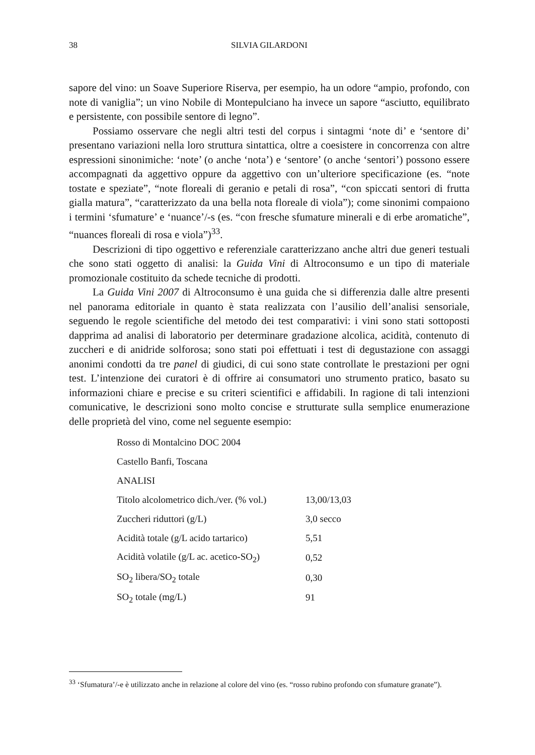38 SILVIA GILARDONI
sapore del vino: un Soave Superiore Riserva, per esempio, ha un odore “ampio, profondo, con note di vaniglia”; un vino Nobile di Montepulciano ha invece un sapore “asciutto, equilibrato e persistente, con possibile sentore di legno”.
Possiamo osservare che negli altri testi del corpus i sintagmi ‘note di’ e ‘sentore di’ presentano variazioni nella loro struttura sintattica, oltre a coesistere in concorrenza con altre espressioni sinonimiche: ‘note’ (o anche ‘nota’) e ‘sentore’ (o anche ‘sentori’) possono essere accompagnati da aggettivo oppure da aggettivo con un’ulteriore specificazione (es. “note tostate e speziate”, “note floreali di geranio e petali di rosa”, “con spiccati sentori di frutta gialla matura”, “caratterizzato da una bella nota floreale di viola”); come sinonimi compaiono i termini ‘sfumature’ e ‘nuance’/-s (es. “con fresche sfumature minerali e di erbe aromatiche”, “nuances floreali di rosa e viola”)<sup>33</sup>.
Descrizioni di tipo oggettivo e referenziale caratterizzano anche altri due generi testuali che sono stati oggetto di analisi: la Guida Vini di Altroconsumo e un tipo di materiale promozionale costituito da schede tecniche di prodotti.
La Guida Vini 2007 di Altroconsumo è una guida che si differenzia dalle altre presenti nel panorama editoriale in quanto è stata realizzata con l’ausilio dell’analisi sensoriale, seguendo le regole scientifiche del metodo dei test comparativi: i vini sono stati sottoposti dapprima ad analisi di laboratorio per determinare gradazione alcolica, acidità, contenuto di zuccheri e di anidride solforosa; sono stati poi effettuati i test di degustazione con assaggi anonimi condotti da tre panel di giudici, di cui sono state controllate le prestazioni per ogni test. L’intenzione dei curatori è di offrire ai consumatori uno strumento pratico, basato su informazioni chiare e precise e su criteri scientifici e affidabili. In ragione di tali intenzioni comunicative, le descrizioni sono molto concise e strutturate sulla semplice enumerazione delle proprietà del vino, come nel seguente esempio:
| Rosso di Montalcino DOC 2004 | |
| Castello Banfi, Toscana | |
| ANALISI | |
| Titolo alcolometrico dich./ver. (% vol.) | 13,00/13,03 |
| Zuccheri riduttori (g/L) | 3,0 secco |
| Acidità totale (g/L acido tartarico) | 5,51 |
| Acidità volatile (g/L ac. acetico-SO<sub>2</sub>) | 0,52 |
| SO<sub>2</sub> libera/SO<sub>2</sub> totale | 0,30 |
| SO<sub>2</sub> totale (mg/L) | 91 |
<sup>33</sup> ‘Sfumatura’/-e è utilizzato anche in relazione al colore del vino (es. “rosso rubino profondo con sfumature granate”).